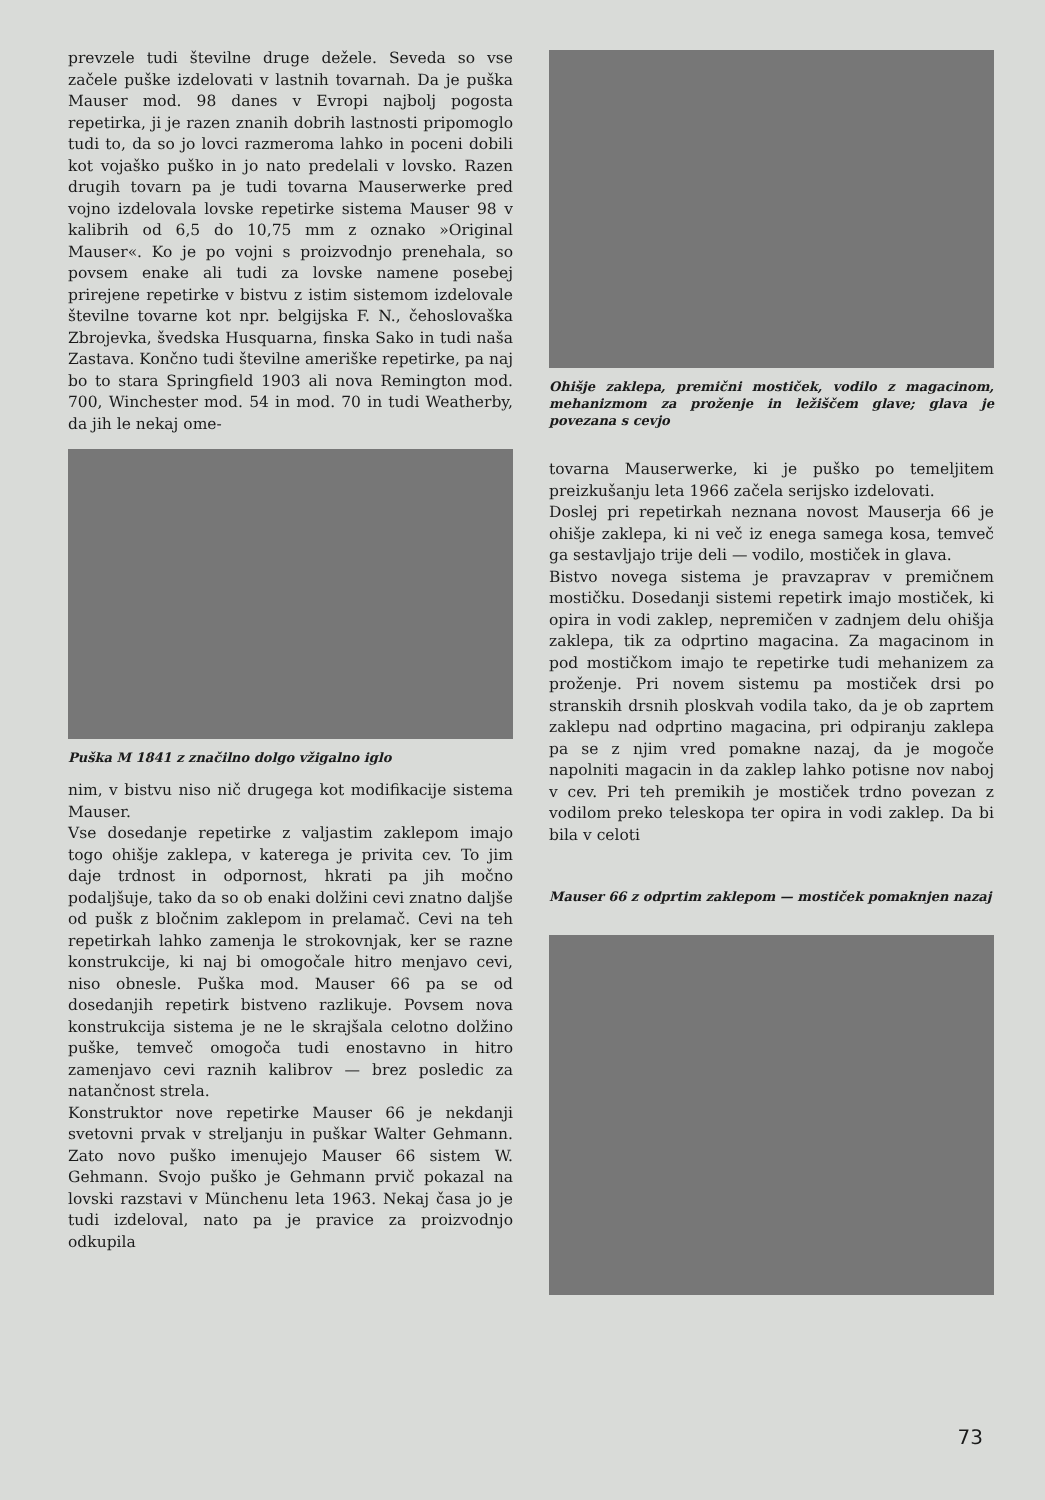prevzele tudi številne druge dežele. Seveda so vse začele puške izdelovati v lastnih tovarnah. Da je puška Mauser mod. 98 danes v Evropi najbolj pogosta repetirka, ji je razen znanih dobrih lastnosti pripomoglo tudi to, da so jo lovci razmeroma lahko in poceni dobili kot vojaško puško in jo nato predelali v lovsko. Razen drugih tovarn pa je tudi tovarna Mauserwerke pred vojno izdelovala lovske repetirke sistema Mauser 98 v kalibrih od 6,5 do 10,75 mm z oznako »Original Mauser«. Ko je po vojni s proizvodnjo prenehala, so povsem enake ali tudi za lovske namene posebej prirejene repetirke v bistvu z istim sistemom izdelovale številne tovarne kot npr. belgijska F. N., čehoslovaška Zbrojevka, švedska Husquarna, finska Sako in tudi naša Zastava. Končno tudi številne ameriške repetirke, pa naj bo to stara Springfield 1903 ali nova Remington mod. 700, Winchester mod. 54 in mod. 70 in tudi Weatherby, da jih le nekaj ome-
Puška M 1841 z značilno dolgo vžigalno iglo
nim, v bistvu niso nič drugega kot modifikacije sistema Mauser.
Vse dosedanje repetirke z valjastim zaklepom imajo togo ohišje zaklepa, v katerega je privita cev. To jim daje trdnost in odpornost, hkrati pa jih močno podaljšuje, tako da so ob enaki dolžini cevi znatno daljše od pušk z bločnim zaklepom in prelamač. Cevi na teh repetirkah lahko zamenja le strokovnjak, ker se razne konstrukcije, ki naj bi omogočale hitro menjavo cevi, niso obnesle. Puška mod. Mauser 66 pa se od dosedanjih repetirk bistveno razlikuje. Povsem nova konstrukcija sistema je ne le skrajšala celotno dolžino puške, temveč omogoča tudi enostavno in hitro zamenjavo cevi raznih kalibrov — brez posledic za natančnost strela.
Konstruktor nove repetirke Mauser 66 je nekdanji svetovni prvak v streljanju in puškar Walter Gehmann. Zato novo puško imenujejo Mauser 66 sistem W. Gehmann. Svojo puško je Gehmann prvič pokazal na lovski razstavi v Münchenu leta 1963. Nekaj časa jo je tudi izdeloval, nato pa je pravice za proizvodnjo odkupila
Ohišje zaklepa, premični mostiček, vodilo z magacinom, mehanizmom za proženje in ležiščem glave; glava je povezana s cevjo
tovarna Mauserwerke, ki je puško po temeljitem preizkušanju leta 1966 začela serijsko izdelovati.
Doslej pri repetirkah neznana novost Mauserja 66 je ohišje zaklepa, ki ni več iz enega samega kosa, temveč ga sestavljajo trije deli — vodilo, mostiček in glava.
Bistvo novega sistema je pravzaprav v premičnem mostičku. Dosedanji sistemi repetirk imajo mostiček, ki opira in vodi zaklep, nepremičen v zadnjem delu ohišja zaklepa, tik za odprtino magacina. Za magacinom in pod mostičkom imajo te repetirke tudi mehanizem za proženje. Pri novem sistemu pa mostiček drsi po stranskih drsnih ploskvah vodila tako, da je ob zaprtem zaklepu nad odprtino magacina, pri odpiranju zaklepa pa se z njim vred pomakne nazaj, da je mogoče napolniti magacin in da zaklep lahko potisne nov naboj v cev. Pri teh premikih je mostiček trdno povezan z vodilom preko teleskopa ter opira in vodi zaklep. Da bi bila v celoti
Mauser 66 z odprtim zaklepom — mostiček pomaknjen nazaj
73